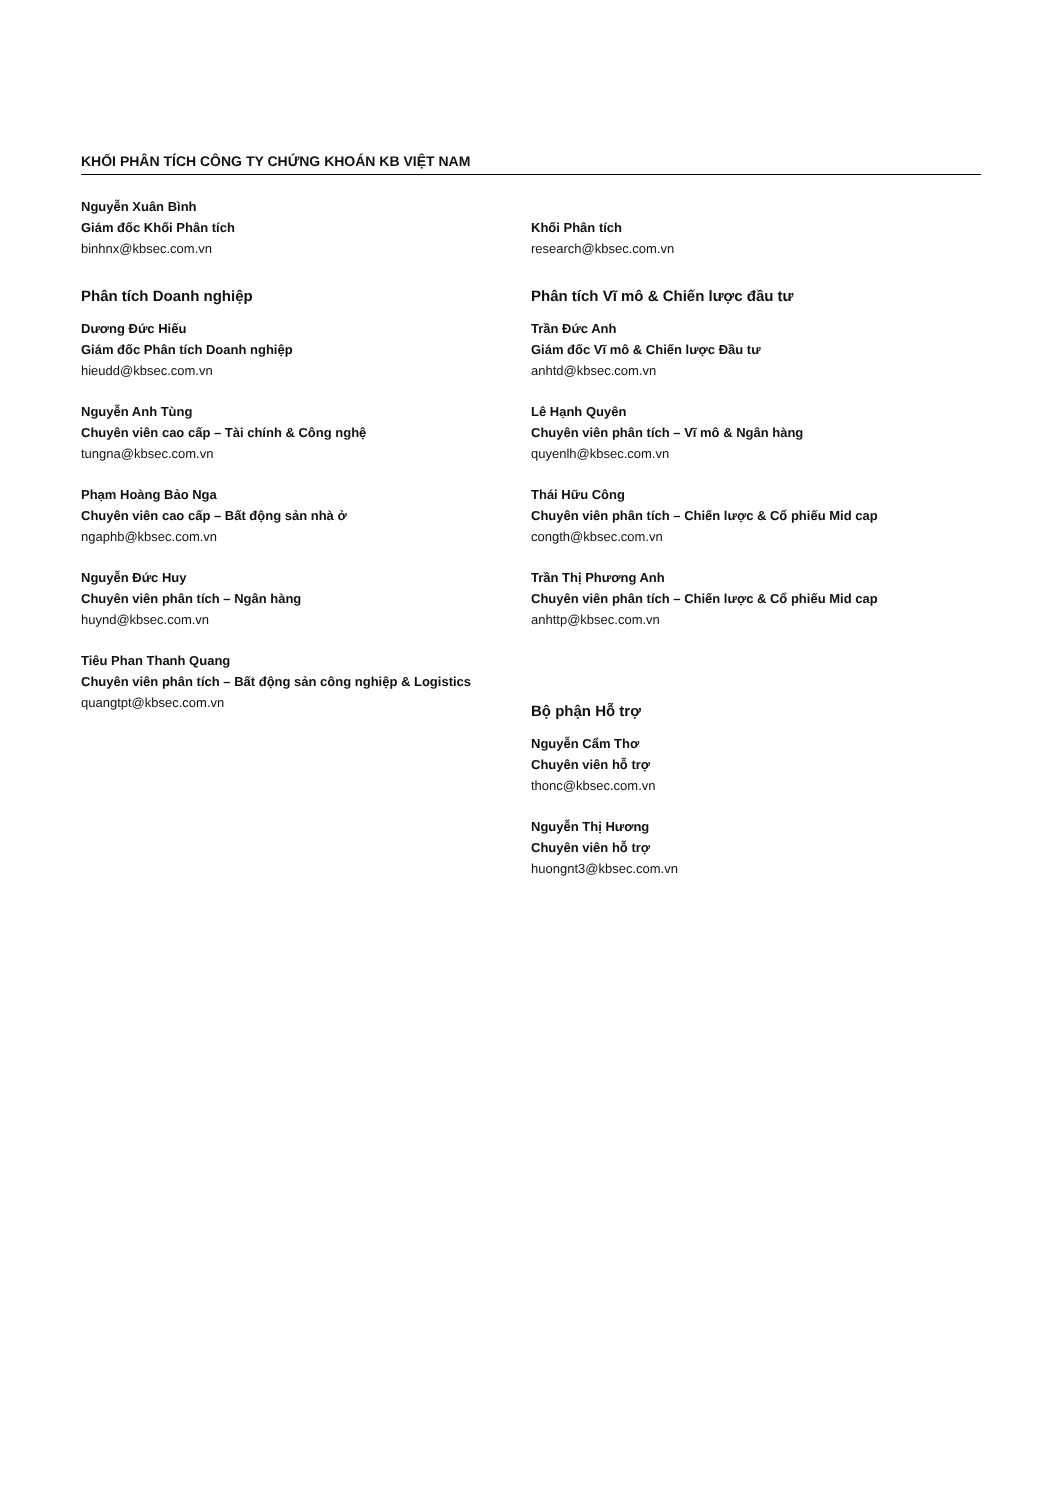KHỐI PHÂN TÍCH CÔNG TY CHỨNG KHOÁN KB VIỆT NAM
Nguyễn Xuân Bình
Giám đốc Khối Phân tích
binhnx@kbsec.com.vn
Phân tích Doanh nghiệp
Dương Đức Hiếu
Giám đốc Phân tích Doanh nghiệp
hieudd@kbsec.com.vn
Nguyễn Anh Tùng
Chuyên viên cao cấp – Tài chính & Công nghệ
tungna@kbsec.com.vn
Phạm Hoàng Bảo Nga
Chuyên viên cao cấp – Bất động sản nhà ở
ngaphb@kbsec.com.vn
Nguyễn Đức Huy
Chuyên viên phân tích – Ngân hàng
huynd@kbsec.com.vn
Tiêu Phan Thanh Quang
Chuyên viên phân tích – Bất động sản công nghiệp & Logistics
quangtpt@kbsec.com.vn
Khối Phân tích
research@kbsec.com.vn
Phân tích Vĩ mô & Chiến lược đầu tư
Trần Đức Anh
Giám đốc Vĩ mô & Chiến lược Đầu tư
anhtd@kbsec.com.vn
Lê Hạnh Quyên
Chuyên viên phân tích – Vĩ mô & Ngân hàng
quyenlh@kbsec.com.vn
Thái Hữu Công
Chuyên viên phân tích – Chiến lược & Cổ phiếu Mid cap
congth@kbsec.com.vn
Trần Thị Phương Anh
Chuyên viên phân tích – Chiến lược & Cổ phiếu Mid cap
anhttp@kbsec.com.vn
Bộ phận Hỗ trợ
Nguyễn Cẩm Thơ
Chuyên viên hỗ trợ
thonc@kbsec.com.vn
Nguyễn Thị Hương
Chuyên viên hỗ trợ
huongnt3@kbsec.com.vn